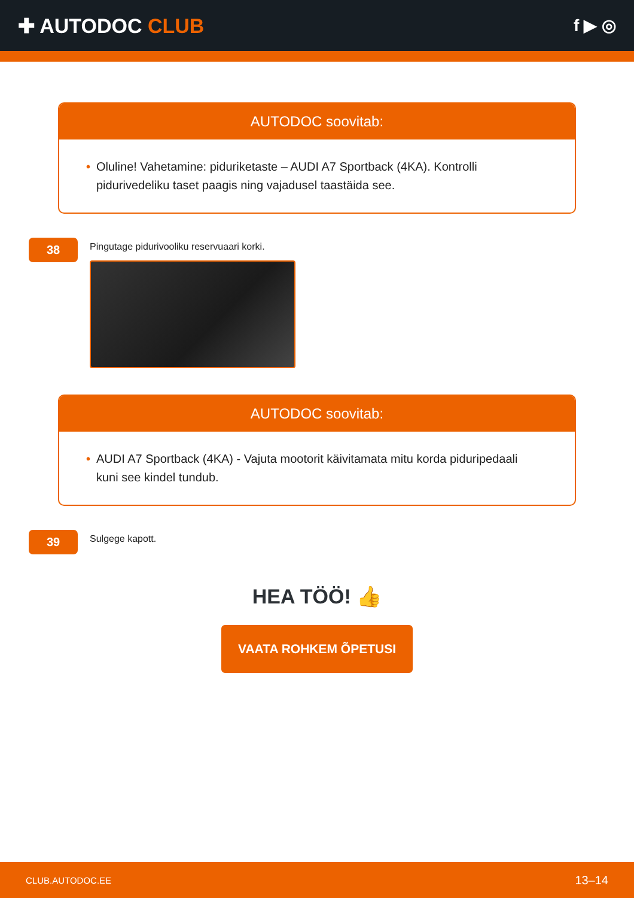✚ AUTODOC CLUB
f ▶ ◎
AUTODOC soovitab:
• Oluline! Vahetamine: piduriketaste – AUDI A7 Sportback (4KA). Kontrolli pidurivedeliku taset paagis ning vajadusel taastäida see.
38
Pingutage pidurivooliku reservuaari korki.
AUTODOC soovitab:
• AUDI A7 Sportback (4KA) - Vajuta mootorit käivitamata mitu korda piduripedaali kuni see kindel tundub.
39
Sulgege kapott.
HEA TÖÖ! 👍
VAATA ROHKEM ÕPETUSI
CLUB.AUTODOC.EE 13–14